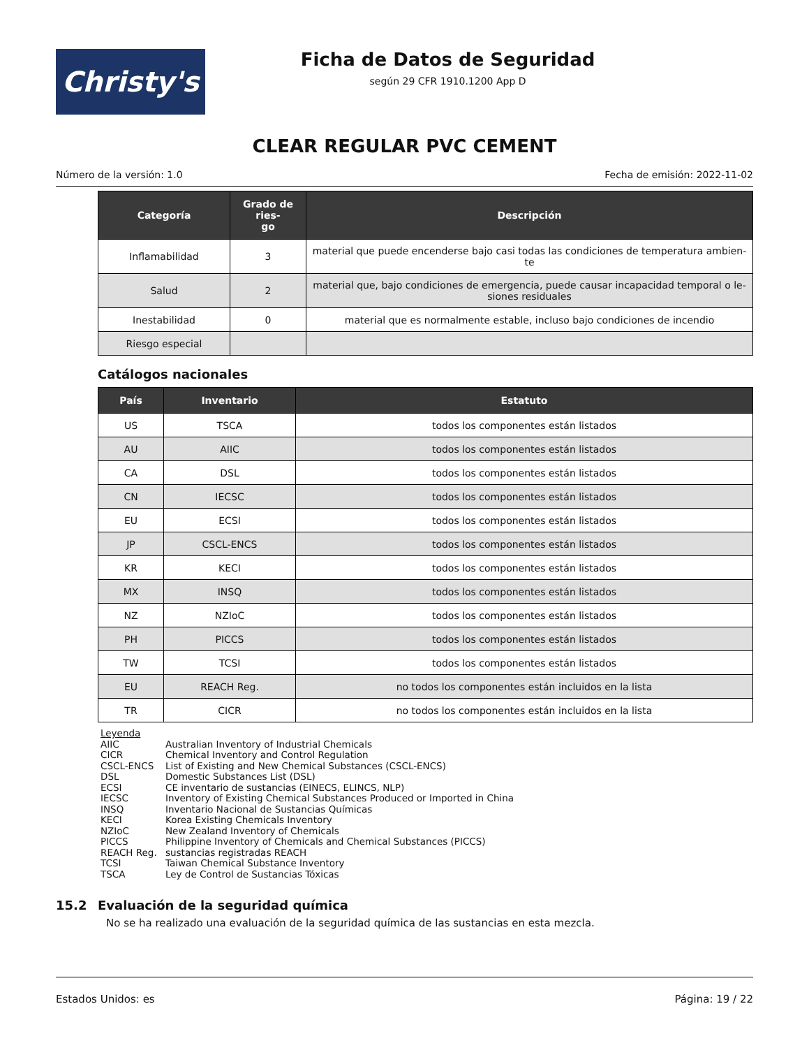Christy's
Ficha de Datos de Seguridad
según 29 CFR 1910.1200 App D
CLEAR REGULAR PVC CEMENT
Número de la versión: 1.0 Fecha de emisión: 2022-11-02
| Categoría | Grado de ries- go | Descripción |
| --- | --- | --- |
| Inflamabilidad | 3 | material que puede encenderse bajo casi todas las condiciones de temperatura ambien- te |
| Salud | 2 | material que, bajo condiciones de emergencia, puede causar incapacidad temporal o le- siones residuales |
| Inestabilidad | 0 | material que es normalmente estable, incluso bajo condiciones de incendio |
| Riesgo especial | | |
Catálogos nacionales
| País | Inventario | Estatuto |
| --- | --- | --- |
| US | TSCA | todos los componentes están listados |
| AU | AIIC | todos los componentes están listados |
| CA | DSL | todos los componentes están listados |
| CN | IECSC | todos los componentes están listados |
| EU | ECSI | todos los componentes están listados |
| JP | CSCL-ENCS | todos los componentes están listados |
| KR | KECI | todos los componentes están listados |
| MX | INSQ | todos los componentes están listados |
| NZ | NZIoC | todos los componentes están listados |
| PH | PICCS | todos los componentes están listados |
| TW | TCSI | todos los componentes están listados |
| EU | REACH Reg. | no todos los componentes están incluidos en la lista |
| TR | CICR | no todos los componentes están incluidos en la lista |
Leyenda
AIIC Australian Inventory of Industrial Chemicals
CICR Chemical Inventory and Control Regulation
CSCL-ENCS List of Existing and New Chemical Substances (CSCL-ENCS)
DSL Domestic Substances List (DSL)
ECSI CE inventario de sustancias (EINECS, ELINCS, NLP)
IECSC Inventory of Existing Chemical Substances Produced or Imported in China
INSQ Inventario Nacional de Sustancias Químicas
KECI Korea Existing Chemicals Inventory
NZIoC New Zealand Inventory of Chemicals
PICCS Philippine Inventory of Chemicals and Chemical Substances (PICCS)
REACH Reg. sustancias registradas REACH
TCSI Taiwan Chemical Substance Inventory
TSCA Ley de Control de Sustancias Tóxicas
15.2 Evaluación de la seguridad química
No se ha realizado una evaluación de la seguridad química de las sustancias en esta mezcla.
Estados Unidos: es Página: 19 / 22